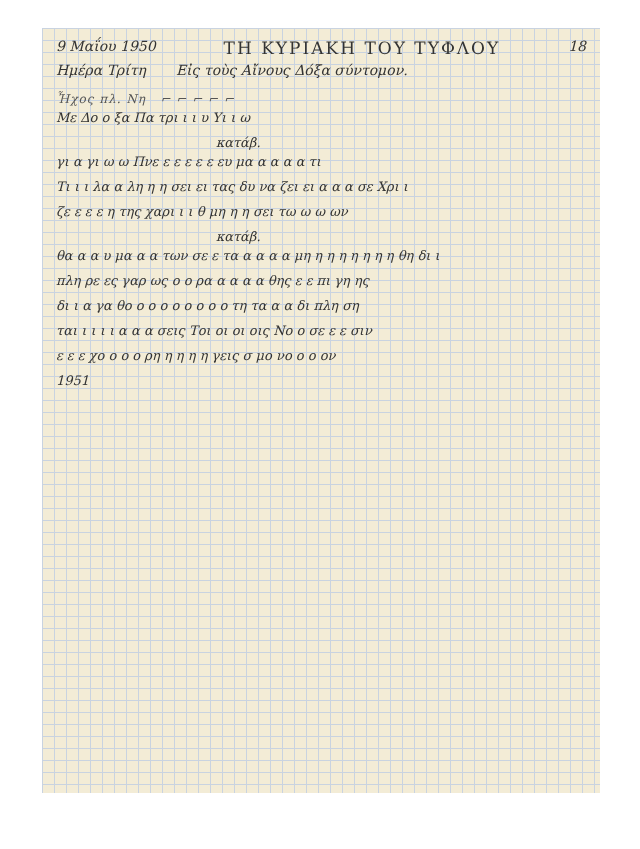9 Μαΐου 1950 ΤΗ ΚΥΡΙΑΚΗ ΤΟΥ ΤΥΦΛΟΥ 18
Ημέρα Τρίτη Εἰς τοὺς Αἴνους Δόξα σύντομον.
Ἦχος πλ. Νη ⌐ ⌐ ⌐ ⌐ ⌐
Με Δο ο ξα Πα τρι ι ι υ Υι ι ω
κατάβ.
γι α γι ω ω Πνε ε ε ε ε ε ευ μα α α α α τι
Τι ι ι λα α λη η η σει ει τας δυ να ζει ει α α α σε Χρι ι
ζε ε ε ε η της χαρι ι ι θ μη η η σει τω ω ω ων
κατάβ.
θα α α υ μα α α των σε ε τα α α α α μη η η η η η η η θη δι ι
πλη ρε ες γαρ ως ο ο ρα α α α α θης ε ε πι γη ης
δι ι α γα θο ο ο ο ο ο ο ο ο τη τα α α δι πλη ση
ται ι ι ι ι α α α σεις Τοι οι οι οις Νο ο σε ε ε σιν
ε ε ε χο ο ο ο ρη η η η η γεις σ μο νο ο ο ον
1951